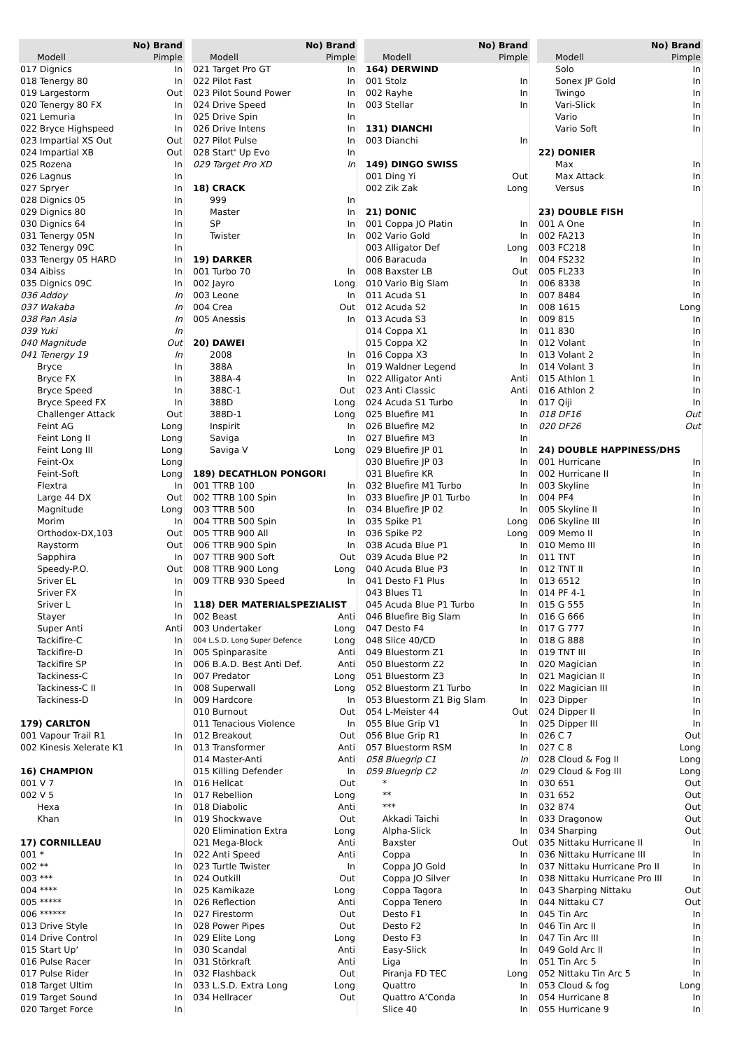| No) Brand | |
| --- | --- |
| Modell | Pimple |
| 017 Dignics | In |
| 018 Tenergy 80 | In |
| 019 Largestorm | Out |
| 020 Tenergy 80 FX | In |
| 021 Lemuria | In |
| 022 Bryce Highspeed | In |
| 023 Impartial XS Out | Out |
| 024 Impartial XB | Out |
| 025 Rozena | In |
| 026 Lagnus | In |
| 027 Spryer | In |
| 028 Dignics 05 | In |
| 029 Dignics 80 | In |
| 030 Dignics 64 | In |
| 031 Tenergy 05N | In |
| 032 Tenergy 09C | In |
| 033 Tenergy 05 HARD | In |
| 034 Aibiss | In |
| 035 Dignics 09C | In |
| 036 Addoy | In |
| 037 Wakaba | In |
| 038 Pan Asia | In |
| 039 Yuki | In |
| 040 Magnitude | Out |
| 041 Tenergy 19 | In |
| Bryce | In |
| Bryce FX | In |
| Bryce Speed | In |
| Bryce Speed FX | In |
| Challenger Attack | Out |
| Feint AG | Long |
| Feint Long II | Long |
| Feint Long III | Long |
| Feint-Ox | Long |
| Feint-Soft | Long |
| Flextra | In |
| Large 44 DX | Out |
| Magnitude | Long |
| Morim | In |
| Orthodox-DX,103 | Out |
| Raystorm | Out |
| Sapphira | In |
| Speedy-P.O. | Out |
| Sriver EL | In |
| Sriver FX | In |
| Sriver L | In |
| Stayer | In |
| Super Anti | Anti |
| Tackifire-C | In |
| Tackifire-D | In |
| Tackifire SP | In |
| Tackiness-C | In |
| Tackiness-C II | In |
| Tackiness-D | In |
| 179) CARLTON | |
| 001 Vapour Trail R1 | In |
| 002 Kinesis Xelerate K1 | In |
| 16) CHAMPION | |
| 001 V 7 | In |
| 002 V 5 | In |
| Hexa | In |
| Khan | In |
| 17) CORNILLEAU | |
| 001 * | In |
| 002 ** | In |
| 003 *** | In |
| 004 **** | In |
| 005 ***** | In |
| 006 ****** | In |
| 013 Drive Style | In |
| 014 Drive Control | In |
| 015 Start Up‘ | In |
| 016 Pulse Racer | In |
| 017 Pulse Rider | In |
| 018 Target Ultim | In |
| 019 Target Sound | In |
| 020 Target Force | In |
| No) Brand | |
| --- | --- |
| Modell | Pimple |
| 021 Target Pro GT | In |
| 022 Pilot Fast | In |
| 023 Pilot Sound Power | In |
| 024 Drive Speed | In |
| 025 Drive Spin | In |
| 026 Drive Intens | In |
| 027 Pilot Pulse | In |
| 028 Start' Up Evo | In |
| 029 Target Pro XD | In |
| 18) CRACK | |
| 999 | In |
| Master | In |
| SP | In |
| Twister | In |
| 19) DARKER | |
| 001 Turbo 70 | In |
| 002 Jayro | Long |
| 003 Leone | In |
| 004 Crea | Out |
| 005 Anessis | In |
| 20) DAWEI | |
| 2008 | In |
| 388A | In |
| 388A-4 | In |
| 388C-1 | Out |
| 388D | Long |
| 388D-1 | Long |
| Inspirit | In |
| Saviga | In |
| Saviga V | Long |
| 189) DECATHLON PONGORI | |
| 001 TTRB 100 | In |
| 002 TTRB 100 Spin | In |
| 003 TTRB 500 | In |
| 004 TTRB 500 Spin | In |
| 005 TTRB 900 All | In |
| 006 TTRB 900 Spin | In |
| 007 TTRB 900 Soft | Out |
| 008 TTRB 900 Long | Long |
| 009 TTRB 930 Speed | In |
| 118) DER MATERIALSPEZIALIST | |
| 002 Beast | Anti |
| 003 Undertaker | Long |
| 004 L.S.D. Long Super Defence | Long |
| 005 Spinparasite | Anti |
| 006 B.A.D. Best Anti Def. | Anti |
| 007 Predator | Long |
| 008 Superwall | Long |
| 009 Hardcore | In |
| 010 Burnout | Out |
| 011 Tenacious Violence | In |
| 012 Breakout | Out |
| 013 Transformer | Anti |
| 014 Master-Anti | Anti |
| 015 Killing Defender | In |
| 016 Hellcat | Out |
| 017 Rebellion | Long |
| 018 Diabolic | Anti |
| 019 Shockwave | Out |
| 020 Elimination Extra | Long |
| 021 Mega-Block | Anti |
| 022 Anti Speed | Anti |
| 023 Turtle Twister | In |
| 024 Outkill | Out |
| 025 Kamikaze | Long |
| 026 Reflection | Anti |
| 027 Firestorm | Out |
| 028 Power Pipes | Out |
| 029 Elite Long | Long |
| 030 Scandal | Anti |
| 031 Störkraft | Anti |
| 032 Flashback | Out |
| 033 L.S.D. Extra Long | Long |
| 034 Hellracer | Out |
| No) Brand | |
| --- | --- |
| Modell | Pimple |
| 164) DERWIND | |
| 001 Stolz | In |
| 002 Rayhe | In |
| 003 Stellar | In |
| 131) DIANCHI | |
| 003 Dianchi | In |
| 149) DINGO SWISS | |
| 001 Ding Yi | Out |
| 002 Zik Zak | Long |
| 21) DONIC | |
| 001 Coppa JO Platin | In |
| 002 Vario Gold | In |
| 003 Alligator Def | Long |
| 006 Baracuda | In |
| 008 Baxster LB | Out |
| 010 Vario Big Slam | In |
| 011 Acuda S1 | In |
| 012 Acuda S2 | In |
| 013 Acuda S3 | In |
| 014 Coppa X1 | In |
| 015 Coppa X2 | In |
| 016 Coppa X3 | In |
| 019 Waldner Legend | In |
| 022 Alligator Anti | Anti |
| 023 Anti Classic | Anti |
| 024 Acuda S1 Turbo | In |
| 025 Bluefire M1 | In |
| 026 Bluefire M2 | In |
| 027 Bluefire M3 | In |
| 029 Bluefire JP 01 | In |
| 030 Bluefire JP 03 | In |
| 031 Bluefire KR | In |
| 032 Bluefire M1 Turbo | In |
| 033 Bluefire JP 01 Turbo | In |
| 034 Bluefire JP 02 | In |
| 035 Spike P1 | Long |
| 036 Spike P2 | Long |
| 038 Acuda Blue P1 | In |
| 039 Acuda Blue P2 | In |
| 040 Acuda Blue P3 | In |
| 041 Desto F1 Plus | In |
| 043 Blues T1 | In |
| 045 Acuda Blue P1 Turbo | In |
| 046 Bluefire Big Slam | In |
| 047 Desto F4 | In |
| 048 Slice 40/CD | In |
| 049 Bluestorm Z1 | In |
| 050 Bluestorm Z2 | In |
| 051 Bluestorm Z3 | In |
| 052 Bluestorm Z1 Turbo | In |
| 053 Bluestorm Z1 Big Slam | In |
| 054 L-Meister 44 | Out |
| 055 Blue Grip V1 | In |
| 056 Blue Grip R1 | In |
| 057 Bluestorm RSM | In |
| 058 Bluegrip C1 | In |
| 059 Bluegrip C2 | In |
| * | In |
| ** | In |
| *** | In |
| Akkadi Taichi | In |
| Alpha-Slick | In |
| Baxster | Out |
| Coppa | In |
| Coppa JO Gold | In |
| Coppa JO Silver | In |
| Coppa Tagora | In |
| Coppa Tenero | In |
| Desto F1 | In |
| Desto F2 | In |
| Desto F3 | In |
| Easy-Slick | In |
| Liga | In |
| Piranja FD TEC | Long |
| Quattro | In |
| Quattro A’Conda | In |
| Slice 40 | In |
| No) Brand | |
| --- | --- |
| Modell | Pimple |
| Solo | In |
| Sonex JP Gold | In |
| Twingo | In |
| Vari-Slick | In |
| Vario | In |
| Vario Soft | In |
| 22) DONIER | |
| Max | In |
| Max Attack | In |
| Versus | In |
| 23) DOUBLE FISH | |
| 001 A One | In |
| 002 FA213 | In |
| 003 FC218 | In |
| 004 FS232 | In |
| 005 FL233 | In |
| 006 8338 | In |
| 007 8484 | In |
| 008 1615 | Long |
| 009 815 | In |
| 011 830 | In |
| 012 Volant | In |
| 013 Volant 2 | In |
| 014 Volant 3 | In |
| 015 Athlon 1 | In |
| 016 Athlon 2 | In |
| 017 Qiji | In |
| 018 DF16 | Out |
| 020 DF26 | Out |
| 24) DOUBLE HAPPINESS/DHS | |
| 001 Hurricane | In |
| 002 Hurricane II | In |
| 003 Skyline | In |
| 004 PF4 | In |
| 005 Skyline II | In |
| 006 Skyline III | In |
| 009 Memo II | In |
| 010 Memo III | In |
| 011 TNT | In |
| 012 TNT II | In |
| 013 6512 | In |
| 014 PF 4-1 | In |
| 015 G 555 | In |
| 016 G 666 | In |
| 017 G 777 | In |
| 018 G 888 | In |
| 019 TNT III | In |
| 020 Magician | In |
| 021 Magician II | In |
| 022 Magician III | In |
| 023 Dipper | In |
| 024 Dipper II | In |
| 025 Dipper III | In |
| 026 C 7 | Out |
| 027 C 8 | Long |
| 028 Cloud & Fog II | Long |
| 029 Cloud & Fog III | Long |
| 030 651 | Out |
| 031 652 | Out |
| 032 874 | Out |
| 033 Dragonow | Out |
| 034 Sharping | Out |
| 035 Nittaku Hurricane II | In |
| 036 Nittaku Hurricane III | In |
| 037 Nittaku Hurricane Pro II | In |
| 038 Nittaku Hurricane Pro III | In |
| 043 Sharping Nittaku | Out |
| 044 Nittaku C7 | Out |
| 045 Tin Arc | In |
| 046 Tin Arc II | In |
| 047 Tin Arc III | In |
| 049 Gold Arc II | In |
| 051 Tin Arc 5 | In |
| 052 Nittaku Tin Arc 5 | In |
| 053 Cloud & fog | Long |
| 054 Hurricane 8 | In |
| 055 Hurricane 9 | In |